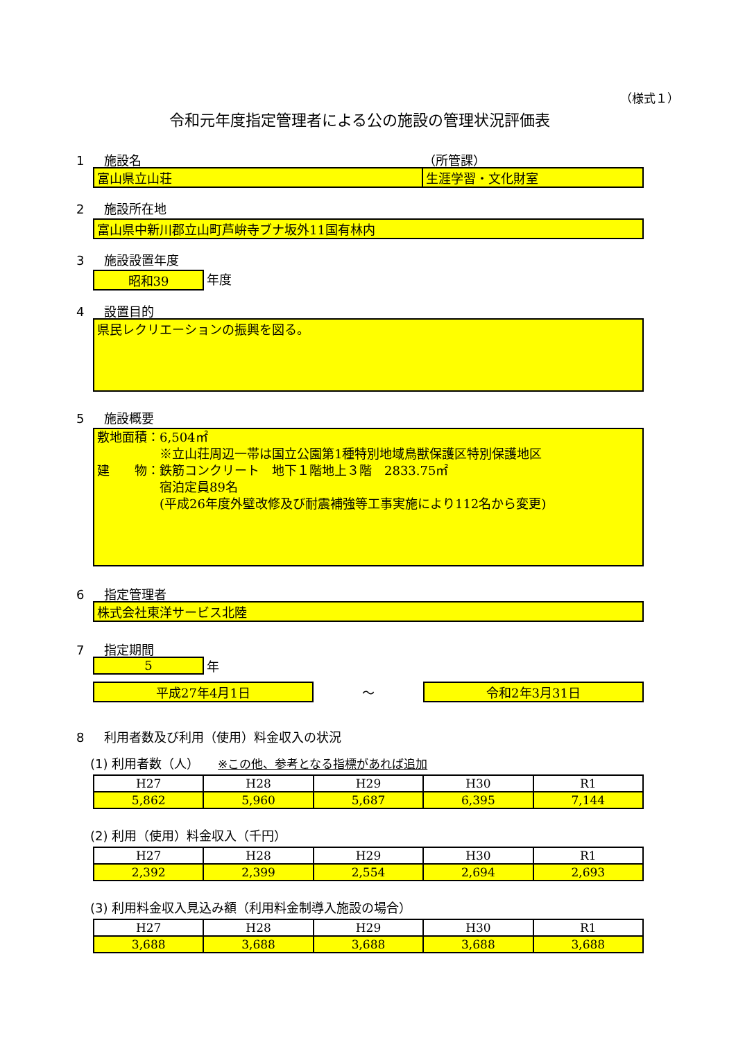（様式１）
令和元年度指定管理者による公の施設の管理状況評価表
1 施設名 （所管課）
富山県立山荘 生涯学習・文化財室
2 施設所在地
富山県中新川郡立山町芦峅寺ブナ坂外11国有林内
3 施設設置年度
昭和39 年度
4 設置目的
県民レクリエーションの振興を図る。
5 施設概要
敷地面積：6,504㎡
　　　　　※立山荘周辺一帯は国立公園第1種特別地域鳥獣保護区特別保護地区
建　　物：鉄筋コンクリート　地下１階地上３階　2833.75㎡
　　　　　宿泊定員89名
　　　　　(平成26年度外壁改修及び耐震補強等工事実施により112名から変更)
6 指定管理者
株式会社東洋サービス北陸
7 指定期間
5 年
平成27年4月1日 ～ 令和2年3月31日
8 利用者数及び利用（使用）料金収入の状況
(1) 利用者数（人）　　※この他、参考となる指標があれば追加
| H27 | H28 | H29 | H30 | R1 |
| --- | --- | --- | --- | --- |
| 5,862 | 5,960 | 5,687 | 6,395 | 7,144 |
(2) 利用（使用）料金収入（千円）
| H27 | H28 | H29 | H30 | R1 |
| --- | --- | --- | --- | --- |
| 2,392 | 2,399 | 2,554 | 2,694 | 2,693 |
(3) 利用料金収入見込み額（利用料金制導入施設の場合）
| H27 | H28 | H29 | H30 | R1 |
| --- | --- | --- | --- | --- |
| 3,688 | 3,688 | 3,688 | 3,688 | 3,688 |